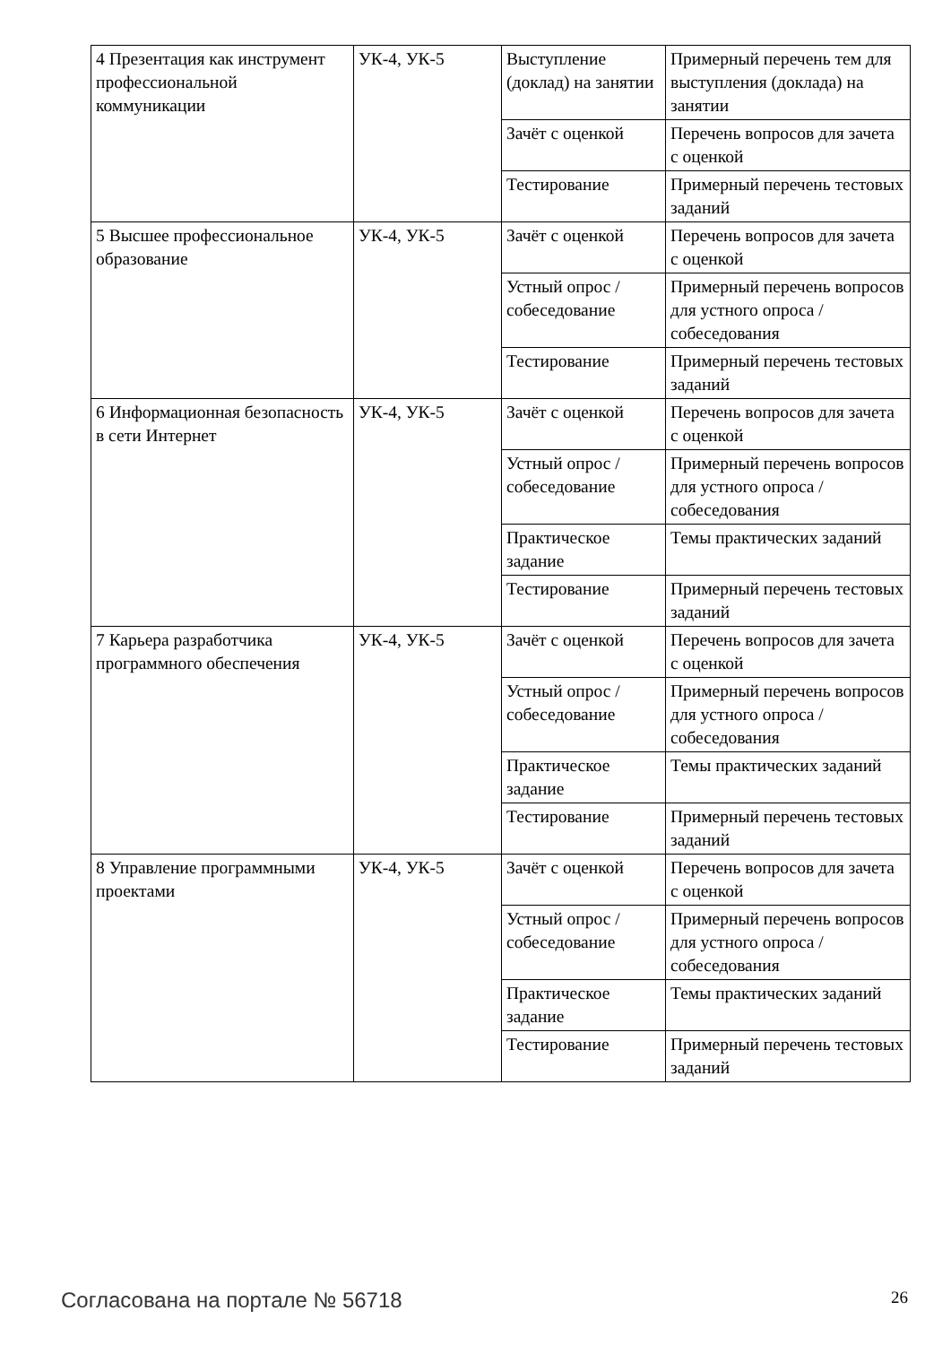| 4 Презентация как инструмент профессиональной коммуникации | УК-4, УК-5 | Выступление (доклад) на занятии | Примерный перечень тем для выступления (доклада) на занятии |
| | | Зачёт с оценкой | Перечень вопросов для зачета с оценкой |
| | | Тестирование | Примерный перечень тестовых заданий |
| 5 Высшее профессиональное образование | УК-4, УК-5 | Зачёт с оценкой | Перечень вопросов для зачета с оценкой |
| | | Устный опрос / собеседование | Примерный перечень вопросов для устного опроса / собеседования |
| | | Тестирование | Примерный перечень тестовых заданий |
| 6 Информационная безопасность в сети Интернет | УК-4, УК-5 | Зачёт с оценкой | Перечень вопросов для зачета с оценкой |
| | | Устный опрос / собеседование | Примерный перечень вопросов для устного опроса / собеседования |
| | | Практическое задание | Темы практических заданий |
| | | Тестирование | Примерный перечень тестовых заданий |
| 7 Карьера разработчика программного обеспечения | УК-4, УК-5 | Зачёт с оценкой | Перечень вопросов для зачета с оценкой |
| | | Устный опрос / собеседование | Примерный перечень вопросов для устного опроса / собеседования |
| | | Практическое задание | Темы практических заданий |
| | | Тестирование | Примерный перечень тестовых заданий |
| 8 Управление программными проектами | УК-4, УК-5 | Зачёт с оценкой | Перечень вопросов для зачета с оценкой |
| | | Устный опрос / собеседование | Примерный перечень вопросов для устного опроса / собеседования |
| | | Практическое задание | Темы практических заданий |
| | | Тестирование | Примерный перечень тестовых заданий |
Согласована на портале № 56718 26